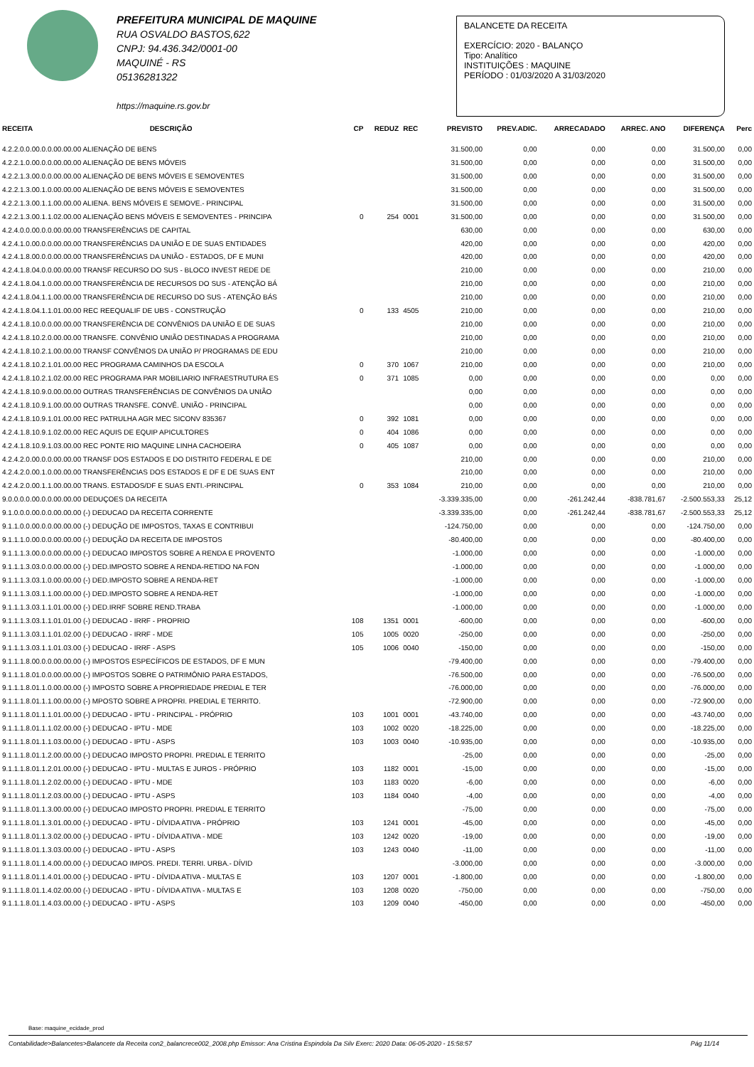PREFEITURA MUNICIPAL DE MAQUINE
RUA OSVALDO BASTOS,622
CNPJ: 94.436.342/0001-00
MAQUINÉ - RS
05136281322
https://maquine.rs.gov.br
BALANCETE DA RECEITA
EXERCÍCIO: 2020 - BALANÇO
Tipo: Analítico
INSTITUIÇÕES : MAQUINE
PERÍODO : 01/03/2020 A 31/03/2020
| RECEITA | DESCRIÇÃO | CP | REDUZ | REC | PREVISTO | PREV.ADIC. | ARRECADADO | ARREC. ANO | DIFERENÇA | Perc |
| --- | --- | --- | --- | --- | --- | --- | --- | --- | --- | --- |
| 4.2.2.0.0.00.0.0.00.00.00 ALIENAÇÃO DE BENS | | | | | 31.500,00 | 0,00 | 0,00 | 0,00 | 31.500,00 | 0,00 |
| 4.2.2.1.0.00.0.0.00.00.00 ALIENAÇÃO DE BENS MÓVEIS | | | | | 31.500,00 | 0,00 | 0,00 | 0,00 | 31.500,00 | 0,00 |
| 4.2.2.1.3.00.0.0.00.00.00 ALIENAÇÃO DE BENS MÓVEIS E SEMOVENTES | | | | | 31.500,00 | 0,00 | 0,00 | 0,00 | 31.500,00 | 0,00 |
| 4.2.2.1.3.00.1.0.00.00.00 ALIENAÇÃO DE BENS MÓVEIS E SEMOVENTES | | | | | 31.500,00 | 0,00 | 0,00 | 0,00 | 31.500,00 | 0,00 |
| 4.2.2.1.3.00.1.1.00.00.00 ALIENA. BENS MÓVEIS E SEMOVE.- PRINCIPAL | | | | | 31.500,00 | 0,00 | 0,00 | 0,00 | 31.500,00 | 0,00 |
| 4.2.2.1.3.00.1.1.02.00.00 ALIENAÇÃO BENS MÓVEIS E SEMOVENTES - PRINCIPA | | 0 | 254 | 0001 | 31.500,00 | 0,00 | 0,00 | 0,00 | 31.500,00 | 0,00 |
| 4.2.4.0.0.00.0.0.00.00.00 TRANSFERÊNCIAS DE CAPITAL | | | | | 630,00 | 0,00 | 0,00 | 0,00 | 630,00 | 0,00 |
| 4.2.4.1.0.00.0.0.00.00.00 TRANSFERÊNCIAS DA UNIÃO E DE SUAS ENTIDADES | | | | | 420,00 | 0,00 | 0,00 | 0,00 | 420,00 | 0,00 |
| 4.2.4.1.8.00.0.0.00.00.00 TRANSFERÊNCIAS DA UNIÃO - ESTADOS, DF E MUNI | | | | | 420,00 | 0,00 | 0,00 | 0,00 | 420,00 | 0,00 |
| 4.2.4.1.8.04.0.0.00.00.00 TRANSF RECURSO DO SUS - BLOCO INVEST REDE DE | | | | | 210,00 | 0,00 | 0,00 | 0,00 | 210,00 | 0,00 |
| 4.2.4.1.8.04.1.0.00.00.00 TRANSFERÊNCIA DE RECURSOS DO SUS - ATENÇÃO BÁ | | | | | 210,00 | 0,00 | 0,00 | 0,00 | 210,00 | 0,00 |
| 4.2.4.1.8.04.1.1.00.00.00 TRANSFERÊNCIA DE RECURSO DO SUS - ATENÇÃO BÁS | | | | | 210,00 | 0,00 | 0,00 | 0,00 | 210,00 | 0,00 |
| 4.2.4.1.8.04.1.1.01.00.00 REC REEQUALIF DE UBS - CONSTRUÇÃO | | 0 | 133 | 4505 | 210,00 | 0,00 | 0,00 | 0,00 | 210,00 | 0,00 |
| 4.2.4.1.8.10.0.0.00.00.00 TRANSFERÊNCIA DE CONVÊNIOS DA UNIÃO E DE SUAS | | | | | 210,00 | 0,00 | 0,00 | 0,00 | 210,00 | 0,00 |
| 4.2.4.1.8.10.2.0.00.00.00 TRANSFE. CONVÊNIO UNIÃO DESTINADAS A PROGRAMA | | | | | 210,00 | 0,00 | 0,00 | 0,00 | 210,00 | 0,00 |
| 4.2.4.1.8.10.2.1.00.00.00 TRANSF CONVÊNIOS DA UNIÃO P/ PROGRAMAS DE EDU | | | | | 210,00 | 0,00 | 0,00 | 0,00 | 210,00 | 0,00 |
| 4.2.4.1.8.10.2.1.01.00.00 REC PROGRAMA CAMINHOS DA ESCOLA | | 0 | 370 | 1067 | 210,00 | 0,00 | 0,00 | 0,00 | 210,00 | 0,00 |
| 4.2.4.1.8.10.2.1.02.00.00 REC PROGRAMA PAR MOBILIARIO INFRAESTRUTURA ES | | 0 | 371 | 1085 | 0,00 | 0,00 | 0,00 | 0,00 | 0,00 | 0,00 |
| 4.2.4.1.8.10.9.0.00.00.00 OUTRAS TRANSFERÊNCIAS DE CONVÊNIOS DA UNIÃO | | | | | 0,00 | 0,00 | 0,00 | 0,00 | 0,00 | 0,00 |
| 4.2.4.1.8.10.9.1.00.00.00 OUTRAS TRANSFE. CONVÊ. UNIÃO - PRINCIPAL | | | | | 0,00 | 0,00 | 0,00 | 0,00 | 0,00 | 0,00 |
| 4.2.4.1.8.10.9.1.01.00.00 REC PATRULHA AGR MEC SICONV 835367 | | 0 | 392 | 1081 | 0,00 | 0,00 | 0,00 | 0,00 | 0,00 | 0,00 |
| 4.2.4.1.8.10.9.1.02.00.00 REC AQUIS DE EQUIP APICULTORES | | 0 | 404 | 1086 | 0,00 | 0,00 | 0,00 | 0,00 | 0,00 | 0,00 |
| 4.2.4.1.8.10.9.1.03.00.00 REC PONTE RIO MAQUINE LINHA CACHOEIRA | | 0 | 405 | 1087 | 0,00 | 0,00 | 0,00 | 0,00 | 0,00 | 0,00 |
| 4.2.4.2.0.00.0.0.00.00.00 TRANSF DOS ESTADOS E DO DISTRITO FEDERAL E DE | | | | | 210,00 | 0,00 | 0,00 | 0,00 | 210,00 | 0,00 |
| 4.2.4.2.0.00.1.0.00.00.00 TRANSFERÊNCIAS DOS ESTADOS E DF E DE SUAS ENT | | | | | 210,00 | 0,00 | 0,00 | 0,00 | 210,00 | 0,00 |
| 4.2.4.2.0.00.1.1.00.00.00 TRANS. ESTADOS/DF E SUAS ENTI.-PRINCIPAL | | 0 | 353 | 1084 | 210,00 | 0,00 | 0,00 | 0,00 | 210,00 | 0,00 |
| 9.0.0.0.0.00.0.0.00.00.00 DEDUÇOES DA RECEITA | | | | | -3.339.335,00 | 0,00 | -261.242,44 | -838.781,67 | -2.500.553,33 | 25,12 |
| 9.1.0.0.0.00.0.0.00.00.00 (-) DEDUCAO DA RECEITA CORRENTE | | | | | -3.339.335,00 | 0,00 | -261.242,44 | -838.781,67 | -2.500.553,33 | 25,12 |
| 9.1.1.0.0.00.0.0.00.00.00 (-) DEDUÇÃO DE IMPOSTOS, TAXAS E CONTRIBUI | | | | | -124.750,00 | 0,00 | 0,00 | 0,00 | -124.750,00 | 0,00 |
| 9.1.1.1.0.00.0.0.00.00.00 (-) DEDUÇÃO DA RECEITA DE IMPOSTOS | | | | | -80.400,00 | 0,00 | 0,00 | 0,00 | -80.400,00 | 0,00 |
| 9.1.1.1.3.00.0.0.00.00.00 (-) DEDUCAO IMPOSTOS SOBRE A RENDA E PROVENTO | | | | | -1.000,00 | 0,00 | 0,00 | 0,00 | -1.000,00 | 0,00 |
| 9.1.1.1.3.03.0.0.00.00.00 (-) DED.IMPOSTO SOBRE A RENDA-RETIDO NA FON | | | | | -1.000,00 | 0,00 | 0,00 | 0,00 | -1.000,00 | 0,00 |
| 9.1.1.1.3.03.1.0.00.00.00 (-) DED.IMPOSTO SOBRE A RENDA-RET | | | | | -1.000,00 | 0,00 | 0,00 | 0,00 | -1.000,00 | 0,00 |
| 9.1.1.1.3.03.1.1.00.00.00 (-) DED.IMPOSTO SOBRE A RENDA-RET | | | | | -1.000,00 | 0,00 | 0,00 | 0,00 | -1.000,00 | 0,00 |
| 9.1.1.1.3.03.1.1.01.00.00 (-) DED.IRRF SOBRE REND.TRABA | | | | | -1.000,00 | 0,00 | 0,00 | 0,00 | -1.000,00 | 0,00 |
| 9.1.1.1.3.03.1.1.01.01.00 (-) DEDUCAO - IRRF - PROPRIO | | 108 | 1351 | 0001 | -600,00 | 0,00 | 0,00 | 0,00 | -600,00 | 0,00 |
| 9.1.1.1.3.03.1.1.01.02.00 (-) DEDUCAO - IRRF - MDE | | 105 | 1005 | 0020 | -250,00 | 0,00 | 0,00 | 0,00 | -250,00 | 0,00 |
| 9.1.1.1.3.03.1.1.01.03.00 (-) DEDUCAO - IRRF - ASPS | | 105 | 1006 | 0040 | -150,00 | 0,00 | 0,00 | 0,00 | -150,00 | 0,00 |
| 9.1.1.1.8.00.0.0.00.00.00 (-) IMPOSTOS ESPECÍFICOS DE ESTADOS, DF E MUN | | | | | -79.400,00 | 0,00 | 0,00 | 0,00 | -79.400,00 | 0,00 |
| 9.1.1.1.8.01.0.0.00.00.00 (-) IMPOSTOS SOBRE O PATRIMÔNIO PARA ESTADOS, | | | | | -76.500,00 | 0,00 | 0,00 | 0,00 | -76.500,00 | 0,00 |
| 9.1.1.1.8.01.1.0.00.00.00 (-) IMPOSTO SOBRE A PROPRIEDADE PREDIAL E TER | | | | | -76.000,00 | 0,00 | 0,00 | 0,00 | -76.000,00 | 0,00 |
| 9.1.1.1.8.01.1.1.00.00.00 (-) MPOSTO SOBRE A PROPRI. PREDIAL E TERRITO. | | | | | -72.900,00 | 0,00 | 0,00 | 0,00 | -72.900,00 | 0,00 |
| 9.1.1.1.8.01.1.1.01.00.00 (-) DEDUCAO - IPTU - PRINCIPAL - PRÓPRIO | | 103 | 1001 | 0001 | -43.740,00 | 0,00 | 0,00 | 0,00 | -43.740,00 | 0,00 |
| 9.1.1.1.8.01.1.1.02.00.00 (-) DEDUCAO - IPTU - MDE | | 103 | 1002 | 0020 | -18.225,00 | 0,00 | 0,00 | 0,00 | -18.225,00 | 0,00 |
| 9.1.1.1.8.01.1.1.03.00.00 (-) DEDUCAO - IPTU - ASPS | | 103 | 1003 | 0040 | -10.935,00 | 0,00 | 0,00 | 0,00 | -10.935,00 | 0,00 |
| 9.1.1.1.8.01.1.2.00.00.00 (-) DEDUCAO IMPOSTO PROPRI. PREDIAL E TERRITO | | | | | -25,00 | 0,00 | 0,00 | 0,00 | -25,00 | 0,00 |
| 9.1.1.1.8.01.1.2.01.00.00 (-) DEDUCAO - IPTU - MULTAS E JUROS - PRÓPRIO | | 103 | 1182 | 0001 | -15,00 | 0,00 | 0,00 | 0,00 | -15,00 | 0,00 |
| 9.1.1.1.8.01.1.2.02.00.00 (-) DEDUCAO - IPTU - MDE | | 103 | 1183 | 0020 | -6,00 | 0,00 | 0,00 | 0,00 | -6,00 | 0,00 |
| 9.1.1.1.8.01.1.2.03.00.00 (-) DEDUCAO - IPTU - ASPS | | 103 | 1184 | 0040 | -4,00 | 0,00 | 0,00 | 0,00 | -4,00 | 0,00 |
| 9.1.1.1.8.01.1.3.00.00.00 (-) DEDUCAO IMPOSTO PROPRI. PREDIAL E TERRITO | | | | | -75,00 | 0,00 | 0,00 | 0,00 | -75,00 | 0,00 |
| 9.1.1.1.8.01.1.3.01.00.00 (-) DEDUCAO - IPTU - DÍVIDA ATIVA - PRÓPRIO | | 103 | 1241 | 0001 | -45,00 | 0,00 | 0,00 | 0,00 | -45,00 | 0,00 |
| 9.1.1.1.8.01.1.3.02.00.00 (-) DEDUCAO - IPTU - DÍVIDA ATIVA - MDE | | 103 | 1242 | 0020 | -19,00 | 0,00 | 0,00 | 0,00 | -19,00 | 0,00 |
| 9.1.1.1.8.01.1.3.03.00.00 (-) DEDUCAO - IPTU - ASPS | | 103 | 1243 | 0040 | -11,00 | 0,00 | 0,00 | 0,00 | -11,00 | 0,00 |
| 9.1.1.1.8.01.1.4.00.00.00 (-) DEDUCAO IMPOS. PREDI. TERRI. URBA.- DÍVID | | | | | -3.000,00 | 0,00 | 0,00 | 0,00 | -3.000,00 | 0,00 |
| 9.1.1.1.8.01.1.4.01.00.00 (-) DEDUCAO - IPTU - DÍVIDA ATIVA - MULTAS E | | 103 | 1207 | 0001 | -1.800,00 | 0,00 | 0,00 | 0,00 | -1.800,00 | 0,00 |
| 9.1.1.1.8.01.1.4.02.00.00 (-) DEDUCAO - IPTU - DÍVIDA ATIVA - MULTAS E | | 103 | 1208 | 0020 | -750,00 | 0,00 | 0,00 | 0,00 | -750,00 | 0,00 |
| 9.1.1.1.8.01.1.4.03.00.00 (-) DEDUCAO - IPTU - ASPS | | 103 | 1209 | 0040 | -450,00 | 0,00 | 0,00 | 0,00 | -450,00 | 0,00 |
Base: maquine_ecidade_prod
Contabilidade>Balancetes>Balancete da Receita con2_balancrece002_2008.php Emissor: Ana Cristina Espindola Da Silv Exerc: 2020 Data: 06-05-2020 - 15:58:57 Pág 11/14